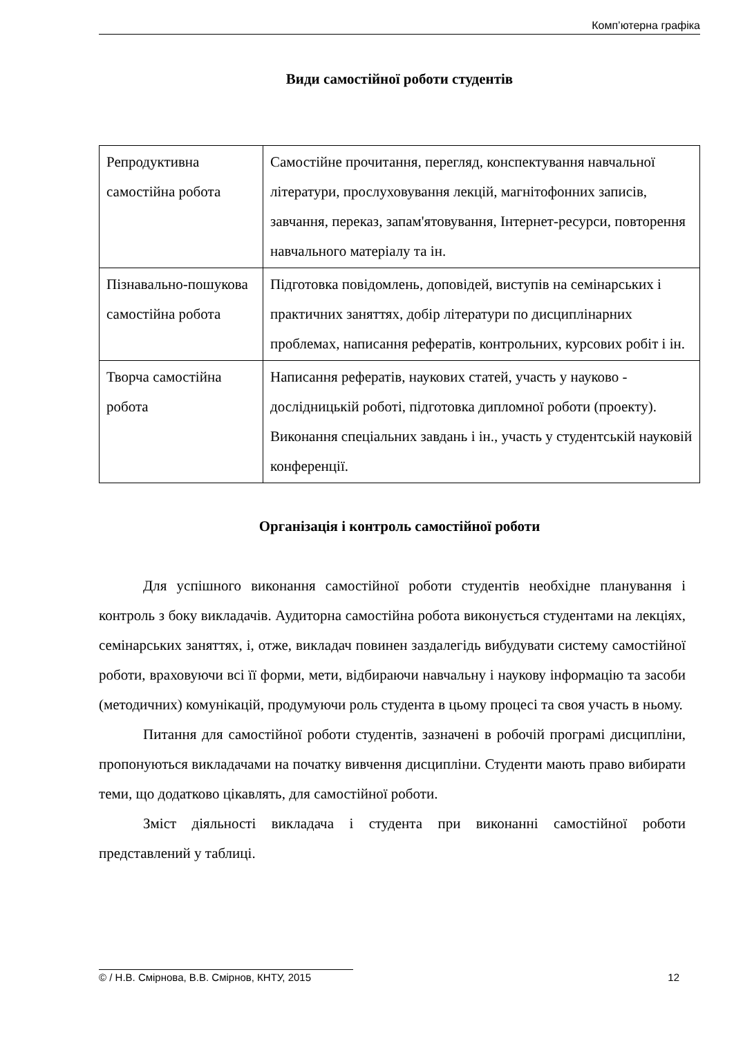Комп’ютерна графіка
Види самостійної роботи студентів
| Репродуктивна самостійна робота | Самостійне прочитання, перегляд, конспектування навчальної літератури, прослуховування лекцій, магнітофонних записів, завчання, переказ, запам'ятовування, Інтернет-ресурси, повторення навчального матеріалу та ін. |
| Пізнавально-пошукова самостійна робота | Підготовка повідомлень, доповідей, виступів на семінарських і практичних заняттях, добір літератури по дисциплінарних проблемах, написання рефератів, контрольних, курсових робіт і ін. |
| Творча самостійна робота | Написання рефератів, наукових статей, участь у науково - дослідницькій роботі, підготовка дипломної роботи (проекту). Виконання спеціальних завдань і ін., участь у студентській науковій конференції. |
Організація і контроль самостійної роботи
Для успішного виконання самостійної роботи студентів необхідне планування і контроль з боку викладачів. Аудиторна самостійна робота виконується студентами на лекціях, семінарських заняттях, і, отже, викладач повинен заздалегідь вибудувати систему самостійної роботи, враховуючи всі її форми, мети, відбираючи навчальну і наукову інформацію та засоби (методичних) комунікацій, продумуючи роль студента в цьому процесі та своя участь в ньому.
Питання для самостійної роботи студентів, зазначені в робочій програмі дисципліни, пропонуються викладачами на початку вивчення дисципліни. Студенти мають право вибирати теми, що додатково цікавлять, для самостійної роботи.
Зміст діяльності викладача і студента при виконанні самостійної роботи представлений у таблиці.
© / Н.В. Смірнова, В.В. Смірнов, КНТУ, 2015 12